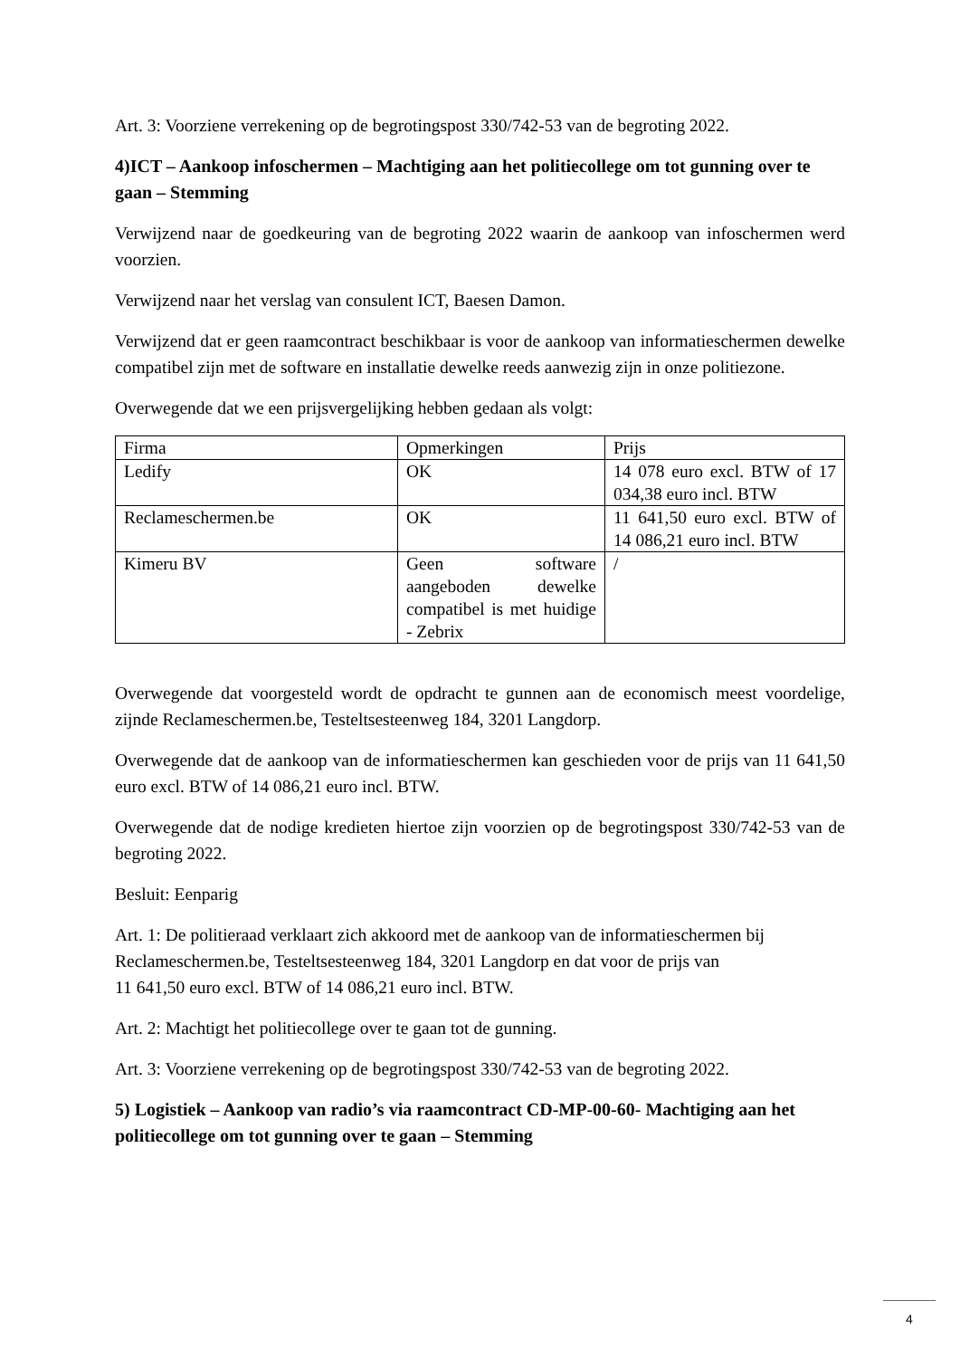Art. 3: Voorziene verrekening op de begrotingspost 330/742-53 van de begroting 2022.
4)ICT – Aankoop infoschermen – Machtiging aan het politiecollege om tot gunning over te gaan – Stemming
Verwijzend naar de goedkeuring van de begroting 2022 waarin de aankoop van infoschermen werd voorzien.
Verwijzend naar het verslag van consulent ICT, Baesen Damon.
Verwijzend dat er geen raamcontract beschikbaar is voor de aankoop van informatieschermen dewelke compatibel zijn met de software en installatie dewelke reeds aanwezig zijn in onze politiezone.
Overwegende dat we een prijsvergelijking hebben gedaan als volgt:
| Firma | Opmerkingen | Prijs |
| Ledify | OK | 14 078 euro excl. BTW of 17 034,38 euro incl. BTW |
| Reclameschermen.be | OK | 11 641,50 euro excl. BTW of 14 086,21 euro incl. BTW |
| Kimeru BV | Geen software aangeboden dewelke compatibel is met huidige - Zebrix | / |
Overwegende dat voorgesteld wordt de opdracht te gunnen aan de economisch meest voordelige, zijnde Reclameschermen.be, Testeltsesteenweg 184, 3201 Langdorp.
Overwegende dat de aankoop van de informatieschermen kan geschieden voor de prijs van 11 641,50 euro excl. BTW of 14 086,21 euro incl. BTW.
Overwegende dat de nodige kredieten hiertoe zijn voorzien op de begrotingspost 330/742-53 van de begroting 2022.
Besluit: Eenparig
Art. 1: De politieraad verklaart zich akkoord met de aankoop van de informatieschermen bij Reclameschermen.be, Testeltsesteenweg 184, 3201 Langdorp en dat voor de prijs van
11 641,50 euro excl. BTW of 14 086,21 euro incl. BTW.
Art. 2: Machtigt het politiecollege over te gaan tot de gunning.
Art. 3: Voorziene verrekening op de begrotingspost 330/742-53 van de begroting 2022.
5) Logistiek – Aankoop van radio’s via raamcontract CD-MP-00-60- Machtiging aan het politiecollege om tot gunning over te gaan – Stemming
4